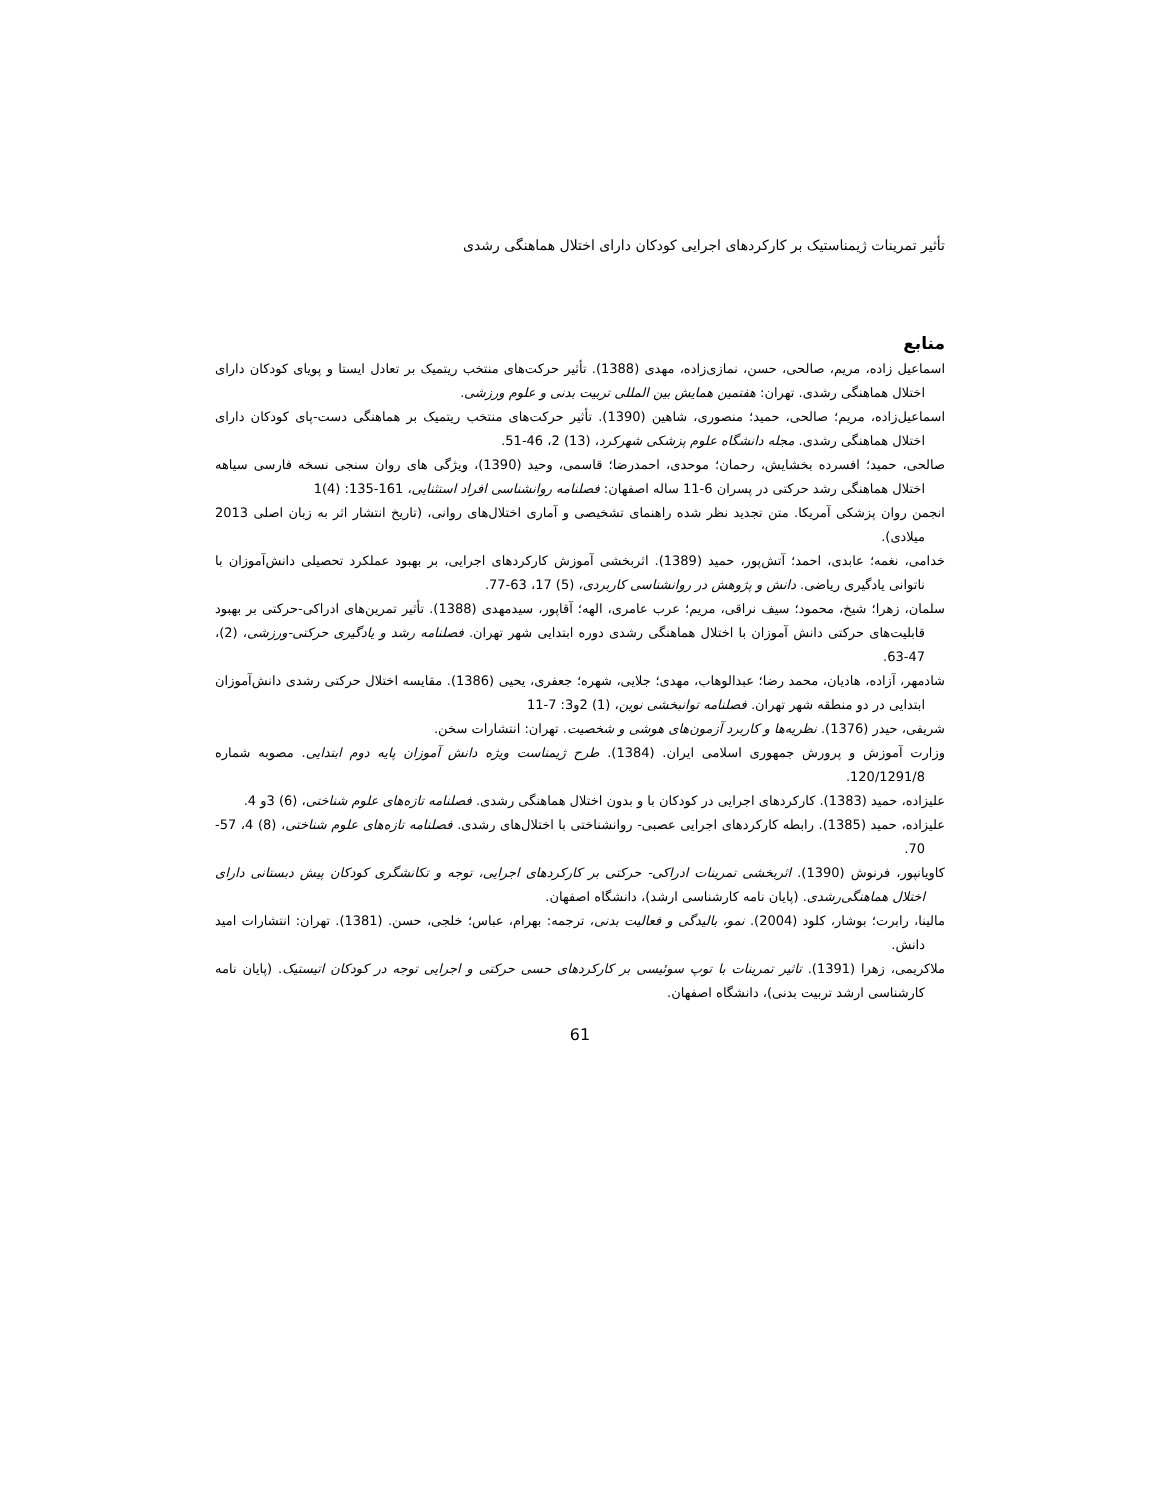تأثیر تمرینات ژیمناستیک بر کارکردهای اجرایی کودکان دارای اختلال هماهنگی رشدی
منابع
اسماعیل زاده، مریم، صالحی، حسن، نمازی‌زاده، مهدی (1388). تأثیر حرکت‌های منتخب ریتمیک بر تعادل ایستا و پویای کودکان دارای اختلال هماهنگی رشدی. تهران: هفتمین همایش بین المللی تربیت بدنی و علوم ورزشی.
اسماعیل‌زاده، مریم؛ صالحی، حمید؛ منصوری، شاهین (1390). تأثیر حرکت‌های منتخب ریتمیک بر هماهنگی دست-پای کودکان دارای اختلال هماهنگی رشدی. مجله دانشگاه علوم پزشکی شهرکرد، (13) 2، 46-51.
صالحی، حمید؛ افسرده بخشایش، رحمان؛ موحدی، احمدرضا؛ قاسمی، وحید (1390)، ویژگی های روان سنجی نسخه فارسی سیاهه اختلال هماهنگی رشد حرکتی در پسران 6-11 ساله اصفهان: فصلنامه روانشناسی افراد استثنایی، 161-135: (4)1
انجمن روان پزشکی آمریکا. متن تجدید نظر شده راهنمای تشخیصی و آماری اختلال‌های روانی، (تاریخ انتشار اثر به زبان اصلی 2013 میلادی).
خدامی، نغمه؛ عابدی، احمد؛ آتش‌پور، حمید (1389). اثربخشی آموزش کارکردهای اجرایی، بر بهبود عملکرد تحصیلی دانش‌آموزان با ناتوانی یادگیری ریاضی. دانش و پژوهش در روانشناسی کاربردی، (5) 17، 63-77.
سلمان، زهرا؛ شیخ، محمود؛ سیف نراقی، مریم؛ عرب عامری، الهه؛ آقاپور، سیدمهدی (1388). تأثیر تمرین‌های ادراکی-حرکتی بر بهبود قابلیت‌های حرکتی دانش آموزان با اختلال هماهنگی رشدی دوره ابتدایی شهر تهران. فصلنامه رشد و یادگیری حرکتی-ورزشی، (2)، 47-63.
شادمهر، آزاده، هادیان، محمد رضا؛ عبدالوهاب، مهدی؛ جلایی، شهره؛ جعفری، یحیی (1386). مقایسه اختلال حرکتی رشدی دانش‌آموزان ابتدایی در دو منطقه شهر تهران. فصلنامه توانبخشی نوین، (1) 2و3: 7-11
شریفی، حیدر (1376). نظریه‌ها و کاربرد آزمون‌های هوشی و شخصیت. تهران: انتشارات سخن.
وزارت آموزش و پرورش جمهوری اسلامی ایران. (1384). طرح ژیمناست ویژه دانش آموزان پایه دوم ابتدایی. مصوبه شماره 120/1291/8.
علیزاده، حمید (1383). کارکردهای اجرایی در کودکان با و بدون اختلال هماهنگی رشدی. فصلنامه تازه‌های علوم شناختی، (6) 3و 4.
علیزاده، حمید (1385). رابطه کارکردهای اجرایی عصبی- روانشناختی با اختلال‌های رشدی. فصلنامه تازه‌های علوم شناختی، (8) 4، 57-70.
کاویانپور، فرنوش (1390). اثربخشی تمرینات ادراکی- حرکتی بر کارکردهای اجرایی، توجه و تکانشگری کودکان پیش دبستانی دارای اختلال هماهنگی‌رشدی. (پایان نامه کارشناسی ارشد)، دانشگاه اصفهان.
مالینا، رابرت؛ بوشار، کلود (2004). نمو، بالیدگی و فعالیت بدنی، ترجمه: بهرام، عباس؛ خلجی، حسن. (1381). تهران: انتشارات امید دانش.
ملاکریمی، زهرا (1391). تاثیر تمرینات با توپ سوئیسی بر کارکردهای حسی حرکتی و اجرایی توجه در کودکان اتیستیک. (پایان نامه کارشناسی ارشد تربیت بدنی)، دانشگاه اصفهان.
61